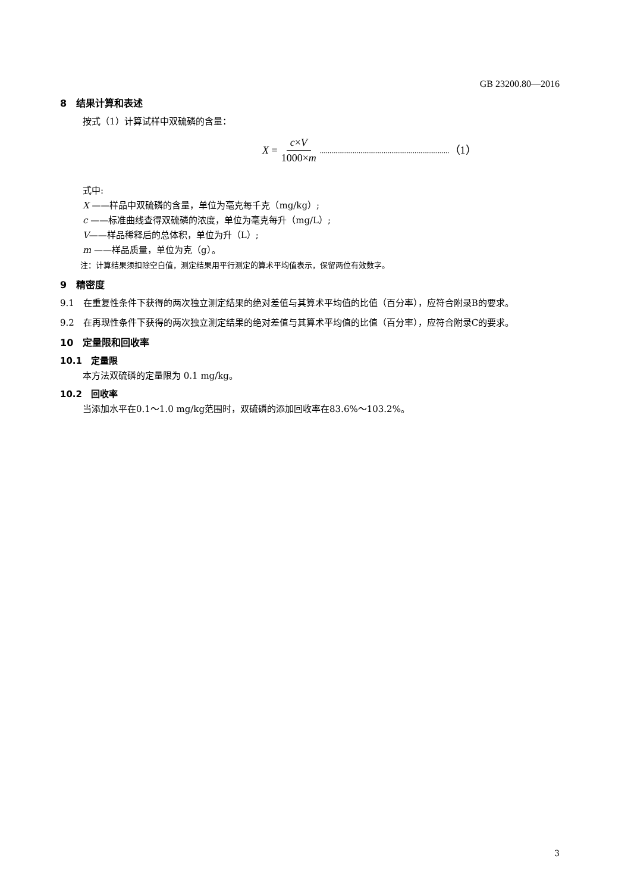GB 23200.80—2016
8　结果计算和表述
按式（1）计算试样中双硫磷的含量：
X = c×V 1000×m ................................................................... （1）
式中:
X ——样品中双硫磷的含量，单位为毫克每千克（mg/kg）;
c ——标准曲线查得双硫磷的浓度，单位为毫克每升（mg/L）;
V——样品稀释后的总体积，单位为升（L）;
m ——样品质量，单位为克（g）。
注：计算结果须扣除空白值，测定结果用平行测定的算术平均值表示，保留两位有效数字。
9　精密度
9.1　在重复性条件下获得的两次独立测定结果的绝对差值与其算术平均值的比值（百分率），应符合附录B的要求。
9.2　在再现性条件下获得的两次独立测定结果的绝对差值与其算术平均值的比值（百分率），应符合附录C的要求。
10　定量限和回收率
10.1　定量限
本方法双硫磷的定量限为 0.1 mg/kg。
10.2　回收率
当添加水平在0.1～1.0 mg/kg范围时，双硫磷的添加回收率在83.6%～103.2%。
3